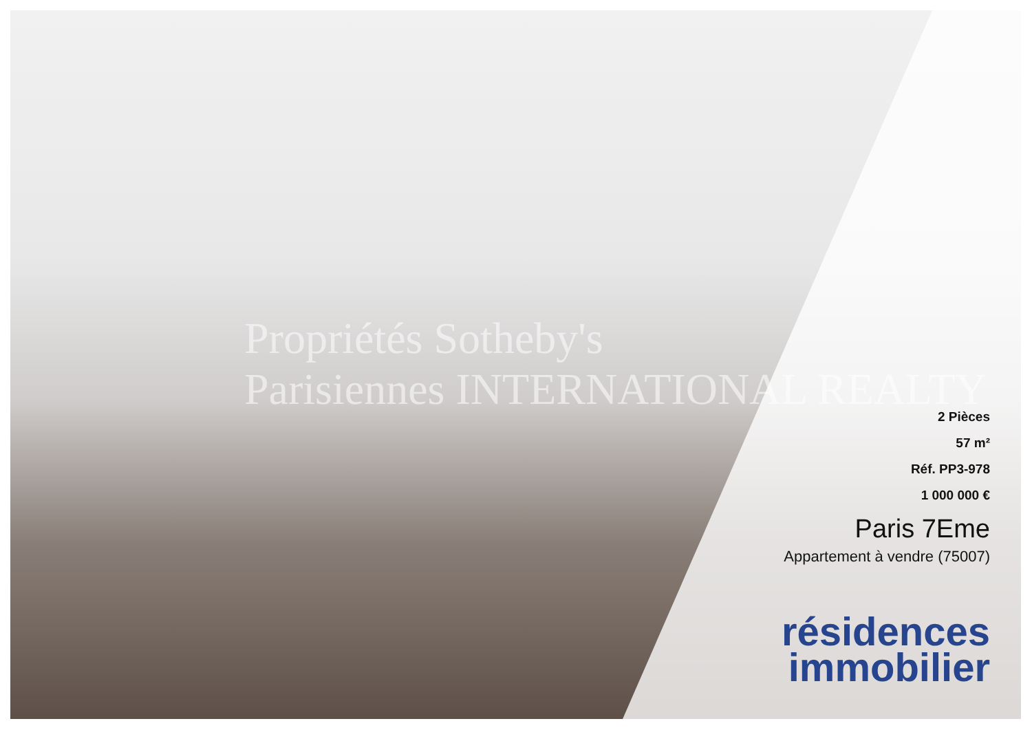Propriétés Sotheby's
Parisiennes INTERNATIONAL REALTY
2 Pièces
57 m²
Réf. PP3-978
1 000 000 €
Paris 7Eme
Appartement à vendre (75007)
résidences
immobilier